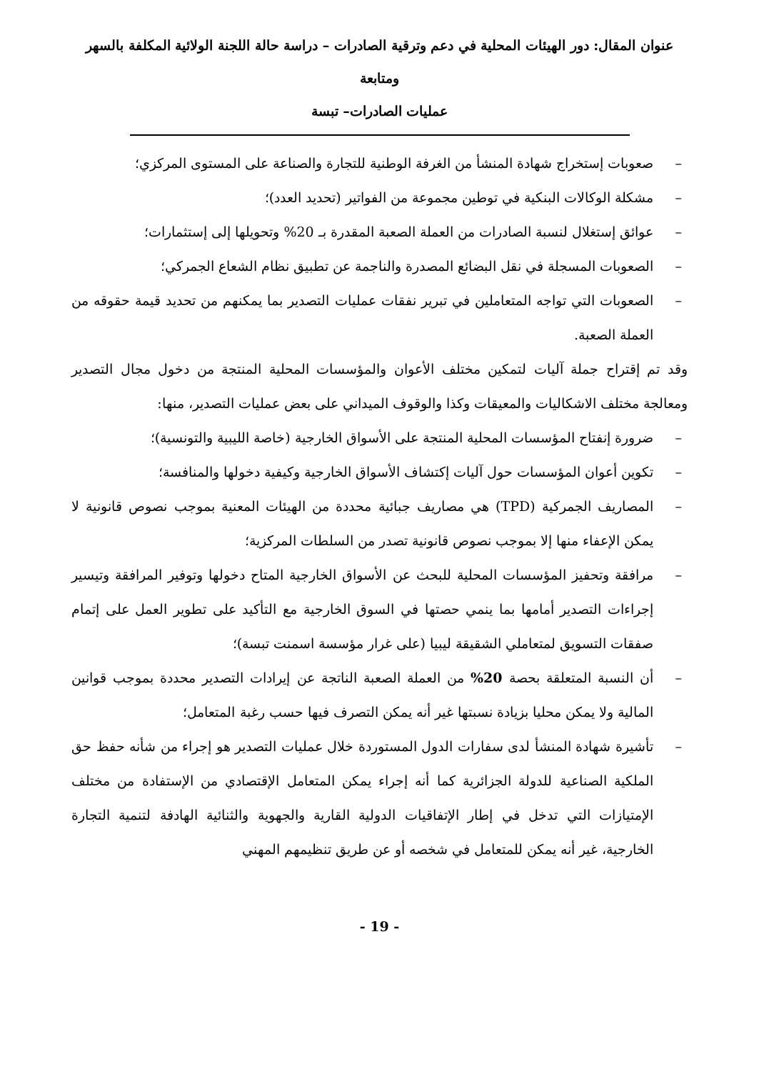عنوان المقال: دور الهيئات المحلية في دعم وترقية الصادرات – دراسة حالة اللجنة الولائية المكلفة بالسهر ومتابعة
عمليات الصادرات– تبسة
– صعوبات إستخراج شهادة المنشأ من الغرفة الوطنية للتجارة والصناعة على المستوى المركزي؛
– مشكلة الوكالات البنكية في توطين مجموعة من الفواتير (تحديد العدد)؛
– عوائق إستغلال لنسبة الصادرات من العملة الصعبة المقدرة بـ 20% وتحويلها إلى إستثمارات؛
– الصعوبات المسجلة في نقل البضائع المصدرة والناجمة عن تطبيق نظام الشعاع الجمركي؛
– الصعوبات التي تواجه المتعاملين في تبرير نفقات عمليات التصدير بما يمكنهم من تحديد قيمة حقوقه من العملة الصعبة.
وقد تم إقتراح جملة آليات لتمكين مختلف الأعوان والمؤسسات المحلية المنتجة من دخول مجال التصدير ومعالجة مختلف الاشكاليات والمعيقات وكذا والوقوف الميداني على بعض عمليات التصدير، منها:
– ضرورة إنفتاح المؤسسات المحلية المنتجة على الأسواق الخارجية (خاصة الليبية والتونسية)؛
– تكوين أعوان المؤسسات حول آليات إكتشاف الأسواق الخارجية وكيفية دخولها والمنافسة؛
– المصاريف الجمركية (TPD) هي مصاريف جبائية محددة من الهيئات المعنية بموجب نصوص قانونية لا يمكن الإعفاء منها إلا بموجب نصوص قانونية تصدر من السلطات المركزية؛
– مرافقة وتحفيز المؤسسات المحلية للبحث عن الأسواق الخارجية المتاح دخولها وتوفير المرافقة وتيسير إجراءات التصدير أمامها بما ينمي حصتها في السوق الخارجية مع التأكيد على تطوير العمل على إتمام صفقات التسويق لمتعاملي الشقيقة ليبيا (على غرار مؤسسة اسمنت تبسة)؛
– أن النسبة المتعلقة بحصة 20% من العملة الصعبة الناتجة عن إيرادات التصدير محددة بموجب قوانين المالية ولا يمكن محليا بزيادة نسبتها غير أنه يمكن التصرف فيها حسب رغبة المتعامل؛
– تأشيرة شهادة المنشأ لدى سفارات الدول المستوردة خلال عمليات التصدير هو إجراء من شأنه حفظ حق الملكية الصناعية للدولة الجزائرية كما أنه إجراء يمكن المتعامل الإقتصادي من الإستفادة من مختلف الإمتيازات التي تدخل في إطار الإتفاقيات الدولية القارية والجهوية والثنائية الهادفة لتنمية التجارة الخارجية، غير أنه يمكن للمتعامل في شخصه أو عن طريق تنظيمهم المهني
- 19 -